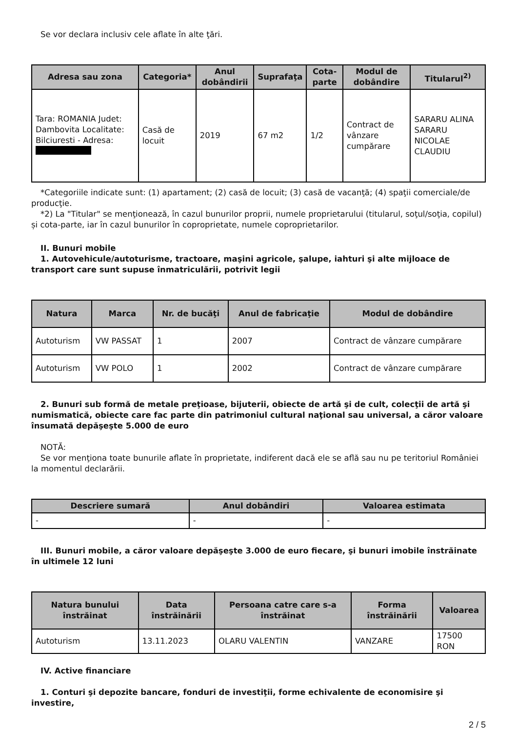Se vor declara inclusiv cele aflate în alte ţări.
| Adresa sau zona | Categoria* | Anul dobândirii | Suprafaţa | Cota-parte | Modul de dobândire | Titularul<sup>2)</sup> |
| --- | --- | --- | --- | --- | --- | --- |
| Tara: ROMANIA Judet: Dambovita Localitate: Bilciuresti - Adresa: | Casă de locuit | 2019 | 67 m2 | 1/2 | Contract de vânzare cumpărare | SARARU ALINA SARARU NICOLAE CLAUDIU |
*Categoriile indicate sunt: (1) apartament; (2) casă de locuit; (3) casă de vacanţă; (4) spaţii comerciale/de producţie.
*2) La "Titular" se menţionează, în cazul bunurilor proprii, numele proprietarului (titularul, soţul/soţia, copilul) și cota-parte, iar în cazul bunurilor în coproprietate, numele coproprietarilor.
II. Bunuri mobile
1. Autovehicule/autoturisme, tractoare, maşini agricole, şalupe, iahturi şi alte mijloace de transport care sunt supuse înmatriculării, potrivit legii
| Natura | Marca | Nr. de bucăţi | Anul de fabricaţie | Modul de dobândire |
| --- | --- | --- | --- | --- |
| Autoturism | VW PASSAT | 1 | 2007 | Contract de vânzare cumpărare |
| Autoturism | VW POLO | 1 | 2002 | Contract de vânzare cumpărare |
2. Bunuri sub formă de metale preţioase, bijuterii, obiecte de artă şi de cult, colecţii de artă şi numismatică, obiecte care fac parte din patrimoniul cultural naţional sau universal, a căror valoare însumată depăşeşte 5.000 de euro
NOTĂ:
Se vor menţiona toate bunurile aflate în proprietate, indiferent dacă ele se află sau nu pe teritoriul României la momentul declarării.
| Descriere sumară | Anul dobândiri | Valoarea estimata |
| --- | --- | --- |
| - | - | - |
III. Bunuri mobile, a căror valoare depăşeşte 3.000 de euro fiecare, şi bunuri imobile înstrăinate în ultimele 12 luni
| Natura bunului înstrăinat | Data înstrăinării | Persoana catre care s-a înstrăinat | Forma înstrăinării | Valoarea |
| --- | --- | --- | --- | --- |
| Autoturism | 13.11.2023 | OLARU VALENTIN | VANZARE | 17500 RON |
IV. Active financiare
1. Conturi şi depozite bancare, fonduri de investiţii, forme echivalente de economisire şi investire,
2 / 5